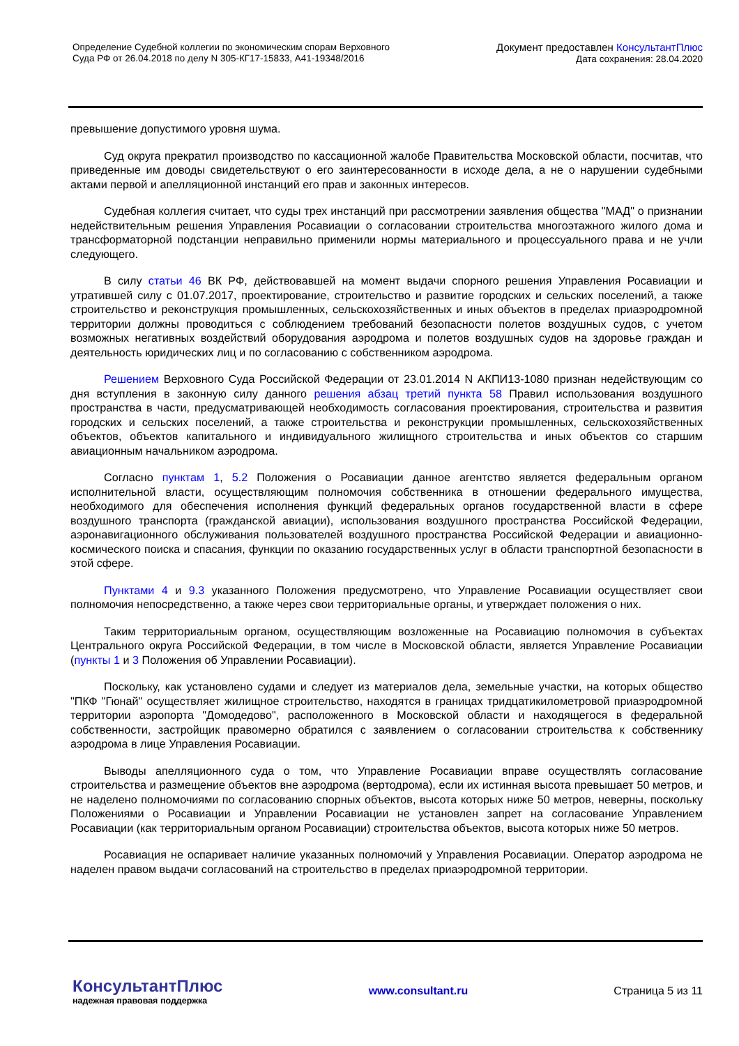Определение Судебной коллегии по экономическим спорам Верховного
Суда РФ от 26.04.2018 по делу N 305-КГ17-15833, А41-19348/2016
Документ предоставлен КонсультантПлюс
Дата сохранения: 28.04.2020
превышение допустимого уровня шума.
Суд округа прекратил производство по кассационной жалобе Правительства Московской области, посчитав, что приведенные им доводы свидетельствуют о его заинтересованности в исходе дела, а не о нарушении судебными актами первой и апелляционной инстанций его прав и законных интересов.
Судебная коллегия считает, что суды трех инстанций при рассмотрении заявления общества "МАД" о признании недействительным решения Управления Росавиации о согласовании строительства многоэтажного жилого дома и трансформаторной подстанции неправильно применили нормы материального и процессуального права и не учли следующего.
В силу статьи 46 ВК РФ, действовавшей на момент выдачи спорного решения Управления Росавиации и утратившей силу с 01.07.2017, проектирование, строительство и развитие городских и сельских поселений, а также строительство и реконструкция промышленных, сельскохозяйственных и иных объектов в пределах приаэродромной территории должны проводиться с соблюдением требований безопасности полетов воздушных судов, с учетом возможных негативных воздействий оборудования аэродрома и полетов воздушных судов на здоровье граждан и деятельность юридических лиц и по согласованию с собственником аэродрома.
Решением Верховного Суда Российской Федерации от 23.01.2014 N АКПИ13-1080 признан недействующим со дня вступления в законную силу данного решения абзац третий пункта 58 Правил использования воздушного пространства в части, предусматривающей необходимость согласования проектирования, строительства и развития городских и сельских поселений, а также строительства и реконструкции промышленных, сельскохозяйственных объектов, объектов капитального и индивидуального жилищного строительства и иных объектов со старшим авиационным начальником аэродрома.
Согласно пунктам 1, 5.2 Положения о Росавиации данное агентство является федеральным органом исполнительной власти, осуществляющим полномочия собственника в отношении федерального имущества, необходимого для обеспечения исполнения функций федеральных органов государственной власти в сфере воздушного транспорта (гражданской авиации), использования воздушного пространства Российской Федерации, аэронавигационного обслуживания пользователей воздушного пространства Российской Федерации и авиационно-космического поиска и спасания, функции по оказанию государственных услуг в области транспортной безопасности в этой сфере.
Пунктами 4 и 9.3 указанного Положения предусмотрено, что Управление Росавиации осуществляет свои полномочия непосредственно, а также через свои территориальные органы, и утверждает положения о них.
Таким территориальным органом, осуществляющим возложенные на Росавиацию полномочия в субъектах Центрального округа Российской Федерации, в том числе в Московской области, является Управление Росавиации (пункты 1 и 3 Положения об Управлении Росавиации).
Поскольку, как установлено судами и следует из материалов дела, земельные участки, на которых общество "ПКФ "Гюнай" осуществляет жилищное строительство, находятся в границах тридцатикилометровой приаэродромной территории аэропорта "Домодедово", расположенного в Московской области и находящегося в федеральной собственности, застройщик правомерно обратился с заявлением о согласовании строительства к собственнику аэродрома в лице Управления Росавиации.
Выводы апелляционного суда о том, что Управление Росавиации вправе осуществлять согласование строительства и размещение объектов вне аэродрома (вертодрома), если их истинная высота превышает 50 метров, и не наделено полномочиями по согласованию спорных объектов, высота которых ниже 50 метров, неверны, поскольку Положениями о Росавиации и Управлении Росавиации не установлен запрет на согласование Управлением Росавиации (как территориальным органом Росавиации) строительства объектов, высота которых ниже 50 метров.
Росавиация не оспаривает наличие указанных полномочий у Управления Росавиации. Оператор аэродрома не наделен правом выдачи согласований на строительство в пределах приаэродромной территории.
КонсультантПлюс
надежная правовая поддержка
www.consultant.ru Страница 5 из 11